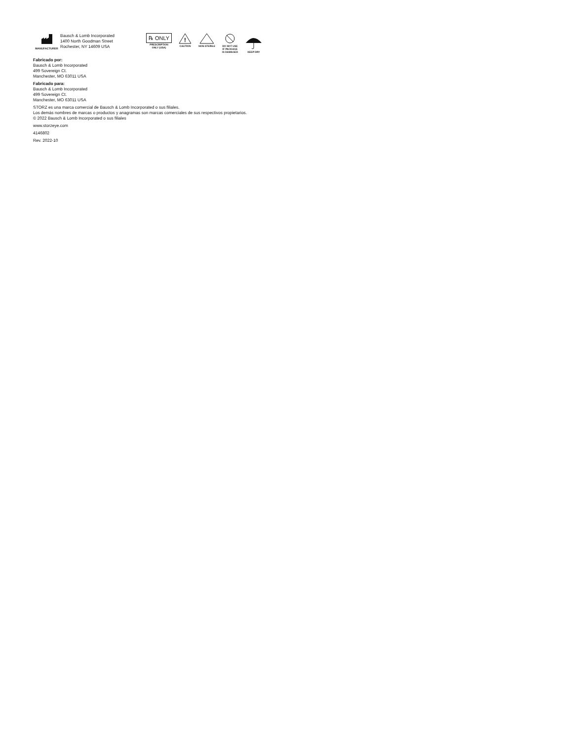MANUFACTURER
Bausch & Lomb Incorporated
1400 North Goodman Street
Rochester, NY 14609 USA
℞ ONLY
PRESCRIPTION
ONLY (USA)
!
CAUTION
NON-STERILE
DO NOT USE
IF PACKAGE
IS DAMAGED
KEEP DRY
Fabricado por:
Bausch & Lomb Incorporated
499 Sovereign Ct.
Manchester, MO 63011 USA
Fabricado para:
Bausch & Lomb Incorporated
499 Sovereign Ct.
Manchester, MO 63011 USA
STORZ es una marca comercial de Bausch & Lomb Incorporated o sus filiales.
Los demás nombres de marcas o productos y anagramas son marcas comerciales de sus respectivos propietarios.
© 2022 Bausch & Lomb Incorporated o sus filiales
www.storzeye.com
4146802
Rev. 2022-10